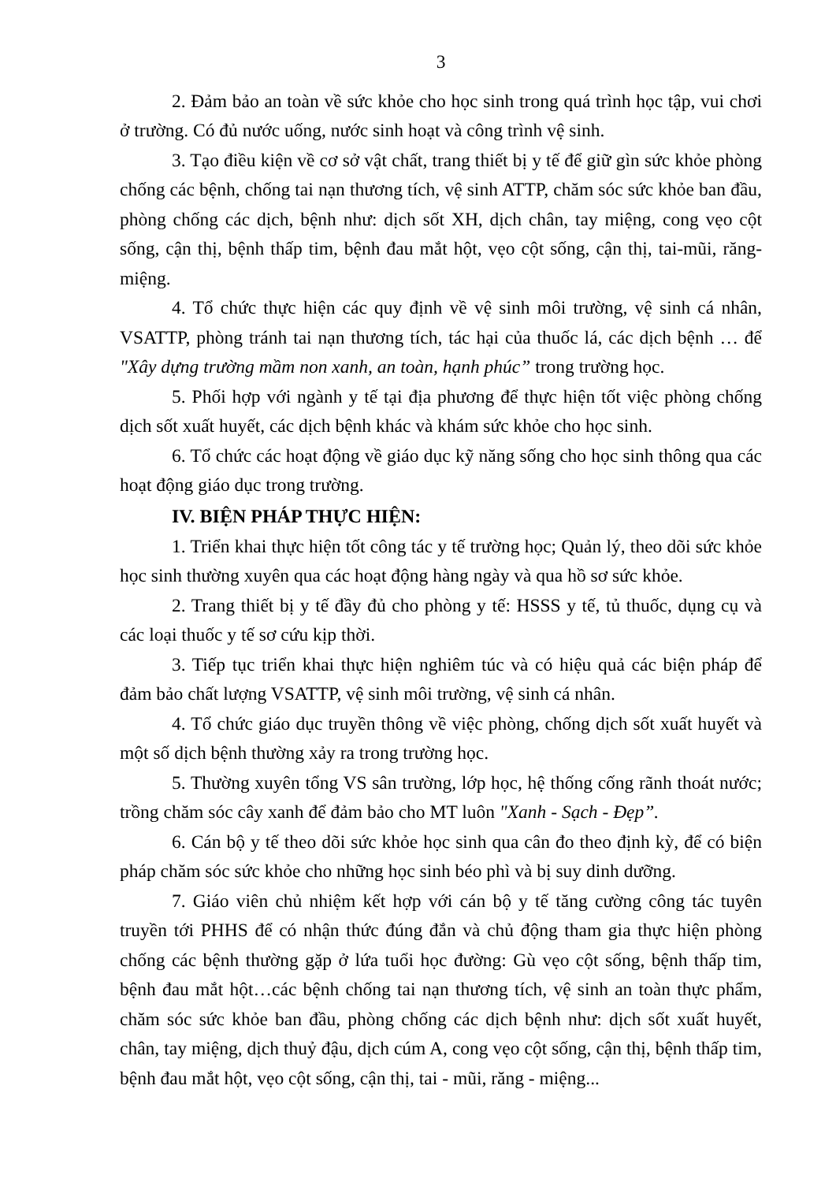3
2. Đảm bảo an toàn về sức khỏe cho học sinh trong quá trình học tập, vui chơi ở trường. Có đủ nước uống, nước sinh hoạt và công trình vệ sinh.
3. Tạo điều kiện về cơ sở vật chất, trang thiết bị y tế để giữ gìn sức khỏe phòng chống các bệnh, chống tai nạn thương tích, vệ sinh ATTP, chăm sóc sức khỏe ban đầu, phòng chống các dịch, bệnh như: dịch sốt XH, dịch chân, tay miệng, cong vẹo cột sống, cận thị, bệnh thấp tim, bệnh đau mắt hột, vẹo cột sống, cận thị, tai-mũi, răng-miệng.
4. Tổ chức thực hiện các quy định về vệ sinh môi trường, vệ sinh cá nhân, VSATTP, phòng tránh tai nạn thương tích, tác hại của thuốc lá, các dịch bệnh … để "Xây dựng trường mầm non xanh, an toàn, hạnh phúc” trong trường học.
5. Phối hợp với ngành y tế tại địa phương để thực hiện tốt việc phòng chống dịch sốt xuất huyết, các dịch bệnh khác và khám sức khỏe cho học sinh.
6. Tổ chức các hoạt động về giáo dục kỹ năng sống cho học sinh thông qua các hoạt động giáo dục trong trường.
IV. BIỆN PHÁP THỰC HIỆN:
1. Triển khai thực hiện tốt công tác y tế trường học; Quản lý, theo dõi sức khỏe học sinh thường xuyên qua các hoạt động hàng ngày và qua hồ sơ sức khỏe.
2. Trang thiết bị y tế đầy đủ cho phòng y tế: HSSS y tế, tủ thuốc, dụng cụ và các loại thuốc y tế sơ cứu kịp thời.
3. Tiếp tục triển khai thực hiện nghiêm túc và có hiệu quả các biện pháp để đảm bảo chất lượng VSATTP, vệ sinh môi trường, vệ sinh cá nhân.
4. Tổ chức giáo dục truyền thông về việc phòng, chống dịch sốt xuất huyết và một số dịch bệnh thường xảy ra trong trường học.
5. Thường xuyên tổng VS sân trường, lớp học, hệ thống cống rãnh thoát nước; trồng chăm sóc cây xanh để đảm bảo cho MT luôn "Xanh - Sạch - Đẹp”.
6. Cán bộ y tế theo dõi sức khỏe học sinh qua cân đo theo định kỳ, để có biện pháp chăm sóc sức khỏe cho những học sinh béo phì và bị suy dinh dưỡng.
7. Giáo viên chủ nhiệm kết hợp với cán bộ y tế tăng cường công tác tuyên truyền tới PHHS để có nhận thức đúng đắn và chủ động tham gia thực hiện phòng chống các bệnh thường gặp ở lứa tuổi học đường: Gù vẹo cột sống, bệnh thấp tim, bệnh đau mắt hột…các bệnh chống tai nạn thương tích, vệ sinh an toàn thực phẩm, chăm sóc sức khỏe ban đầu, phòng chống các dịch bệnh như: dịch sốt xuất huyết, chân, tay miệng, dịch thuỷ đậu, dịch cúm A, cong vẹo cột sống, cận thị, bệnh thấp tim, bệnh đau mắt hột, vẹo cột sống, cận thị, tai - mũi, răng - miệng...